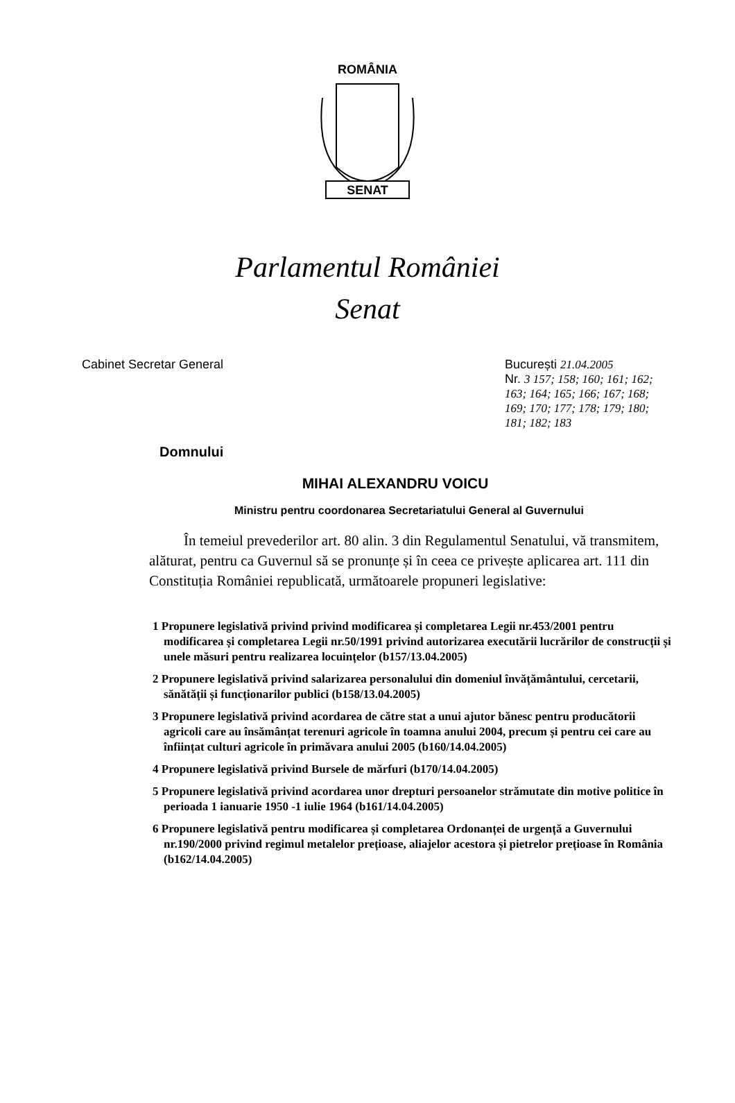ROMÂNIA
SENAT
Parlamentul României
Senat
Cabinet Secretar General București 21.04.2005
Nr. 3 157; 158; 160; 161; 162; 163; 164; 165; 166; 167; 168; 169; 170; 177; 178; 179; 180; 181; 182; 183
Domnului
MIHAI ALEXANDRU VOICU
Ministru pentru coordonarea Secretariatului General al Guvernului
În temeiul prevederilor art. 80 alin. 3 din Regulamentul Senatului, vă transmitem, alăturat, pentru ca Guvernul să se pronunțe și în ceea ce privește aplicarea art. 111 din Constituția României republicată, următoarele propuneri legislative:
1 Propunere legislativă privind privind modificarea și completarea Legii nr.453/2001 pentru modificarea și completarea Legii nr.50/1991 privind autorizarea executării lucrărilor de construcții și unele măsuri pentru realizarea locuințelor (b157/13.04.2005)
2 Propunere legislativă privind salarizarea personalului din domeniul învățământului, cercetarii, sănătății și funcționarilor publici (b158/13.04.2005)
3 Propunere legislativă privind acordarea de către stat a unui ajutor bănesc pentru producătorii agricoli care au însămânțat terenuri agricole în toamna anului 2004, precum și pentru cei care au înființat culturi agricole în primăvara anului 2005 (b160/14.04.2005)
4 Propunere legislativă privind Bursele de mărfuri (b170/14.04.2005)
5 Propunere legislativă privind acordarea unor drepturi persoanelor strămutate din motive politice în perioada 1 ianuarie 1950 -1 iulie 1964 (b161/14.04.2005)
6 Propunere legislativă pentru modificarea și completarea Ordonanței de urgență a Guvernului nr.190/2000 privind regimul metalelor prețioase, aliajelor acestora și pietrelor prețioase în România (b162/14.04.2005)